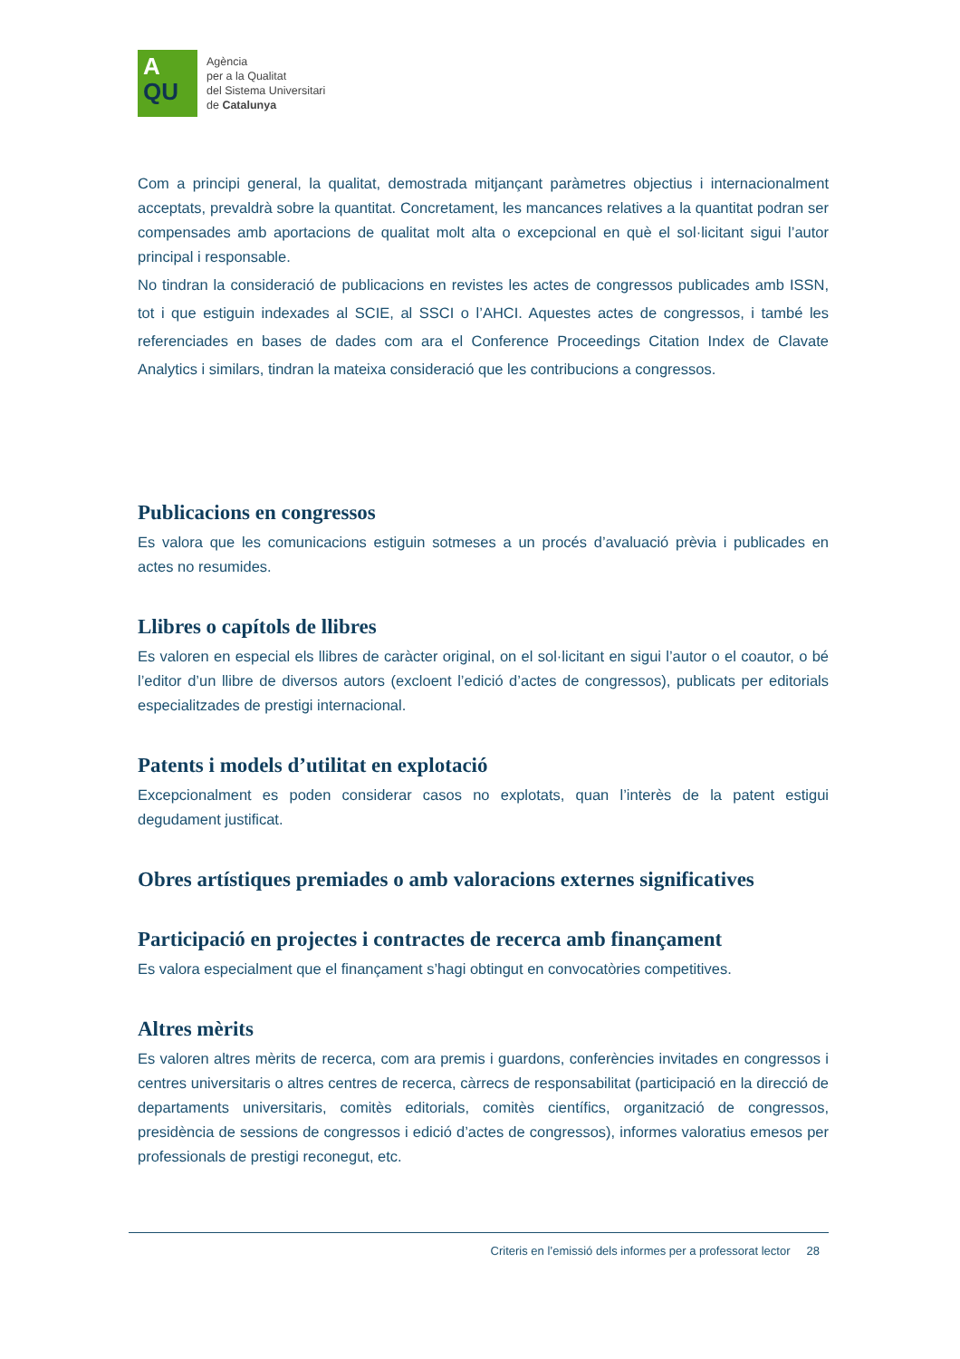A
QU
Agència
per a la Qualitat
del Sistema Universitari
de Catalunya
Com a principi general, la qualitat, demostrada mitjançant paràmetres objectius i internacionalment acceptats, prevaldrà sobre la quantitat. Concretament, les mancances relatives a la quantitat podran ser compensades amb aportacions de qualitat molt alta o excepcional en què el sol·licitant sigui l’autor principal i responsable.
No tindran la consideració de publicacions en revistes les actes de congressos publicades amb ISSN, tot i que estiguin indexades al SCIE, al SSCI o l’AHCI. Aquestes actes de congressos, i també les referenciades en bases de dades com ara el Conference Proceedings Citation Index de Clavate Analytics i similars, tindran la mateixa consideració que les contribucions a congressos.
Publicacions en congressos
Es valora que les comunicacions estiguin sotmeses a un procés d’avaluació prèvia i publicades en actes no resumides.
Llibres o capítols de llibres
Es valoren en especial els llibres de caràcter original, on el sol·licitant en sigui l’autor o el coautor, o bé l’editor d’un llibre de diversos autors (excloent l’edició d’actes de congressos), publicats per editorials especialitzades de prestigi internacional.
Patents i models d’utilitat en explotació
Excepcionalment es poden considerar casos no explotats, quan l’interès de la patent estigui degudament justificat.
Obres artístiques premiades o amb valoracions externes significatives
Participació en projectes i contractes de recerca amb finançament
Es valora especialment que el finançament s’hagi obtingut en convocatòries competitives.
Altres mèrits
Es valoren altres mèrits de recerca, com ara premis i guardons, conferències invitades en congressos i centres universitaris o altres centres de recerca, càrrecs de responsabilitat (participació en la direcció de departaments universitaris, comitès editorials, comitès científics, organització de congressos, presidència de sessions de congressos i edició d’actes de congressos), informes valoratius emesos per professionals de prestigi reconegut, etc.
Criteris en l’emissió dels informes per a professorat lector 28